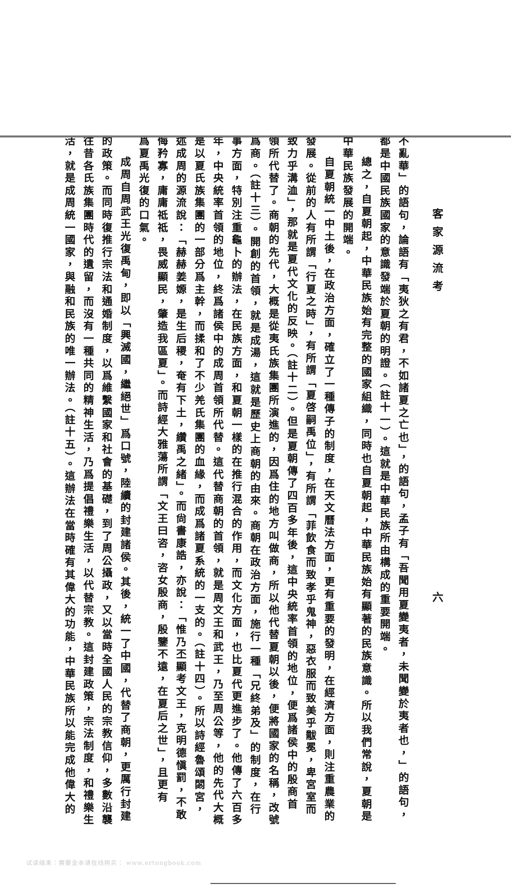客家源流考 六
不亂華」的語句，論語有「夷狄之有君，不如諸夏之亡也」，的語句，孟子有「吾聞用夏變夷者，未聞變於夷者也，」的語句，
都是中國民族國家的意識發端於夏朝的明證。（註十一）。這就是中華民族所由構成的重要開端。
總之，自夏朝起，中華民族始有完整的國家組織，同時也自夏朝起，中華民族始有顯著的民族意識。所以我們常說，夏朝是
中華民族發展的開端。
自夏朝統一中土後，在政治方面，確立了一種傳子的制度，在天文曆法方面，更有重要的發明，在經濟方面，則注重農業的
發展。從前的人有所謂「行夏之時」，有所謂「夏啓嗣禹位」，有所謂「菲飲食而致孝乎鬼神，惡衣服而致美乎黻冕，卑宮室而
致力乎溝洫」，那就是夏代文化的反映。（註十二）。但是夏朝傳了四百多年後，這中央統率首領的地位，便爲諸侯中的殷商首
領所代替了。商朝的先代，大概是從夷氏族集團所演進的，因爲住的地方叫做商，所以他代替夏朝以後，便將國家的名稱，改號
爲商。（註十三）。開創的首領，就是成湯，這就是歷史上商朝的由來。商朝在政治方面，施行一種「兄終弟及」的制度，在行
事方面，特別注重龜卜的辦法，在民族方面，和夏朝一樣的在推行混合的作用，而文化方面，也比夏代更進步了。他傳了六百多
年，中央統率首領的地位，終爲諸侯中的成周首領所代替。這代替商朝的首領，就是周文王和武王，乃至周公等，他的先代大概
是以夏氏族集團的一部分爲主幹，而揉和了不少羌氏集團的血緣，而成爲諸夏系統的一支的。（註十四）。所以詩經魯頌閟宮，
述成周的源流說：「赫赫姜嫄，是生后稷，奄有下土，纘禹之緒」。而尙書康誥，亦說：「惟乃丕顯考文王，克明德愼罰，不敢
侮矜寡，庸庸祗祗，畏威顯民，肇造我區夏」。而詩經大雅蕩所謂「文王曰咨，咨女殷商，殷鑒不遠，在夏后之世」，且更有
爲夏禹光復的口氣。
成周自周武王光復禹甸，即以「興滅國，繼絕世」爲口號，陸續的封建諸侯。其後，統一了中國，代替了商朝，更厲行封建
的政策。而同時復推行宗法和通婚制度，以爲維繫國家和社會的基礎，到了周公攝政，又以當時全國人民的宗教信仰，多數沿襲
往昔各氏族集團時代的遺留，而沒有一種共同的精神生活，乃爲提倡禮樂生活，以代替宗教。這封建政策，宗法制度，和禮樂生
活，就是成周統一國家，與融和民族的唯一辦法。（註十五）。這辦法在當時確有其偉大的功能，中華民族所以能完成他偉大的
试读结束：需要全本请在线购买： www.ertongbook.com